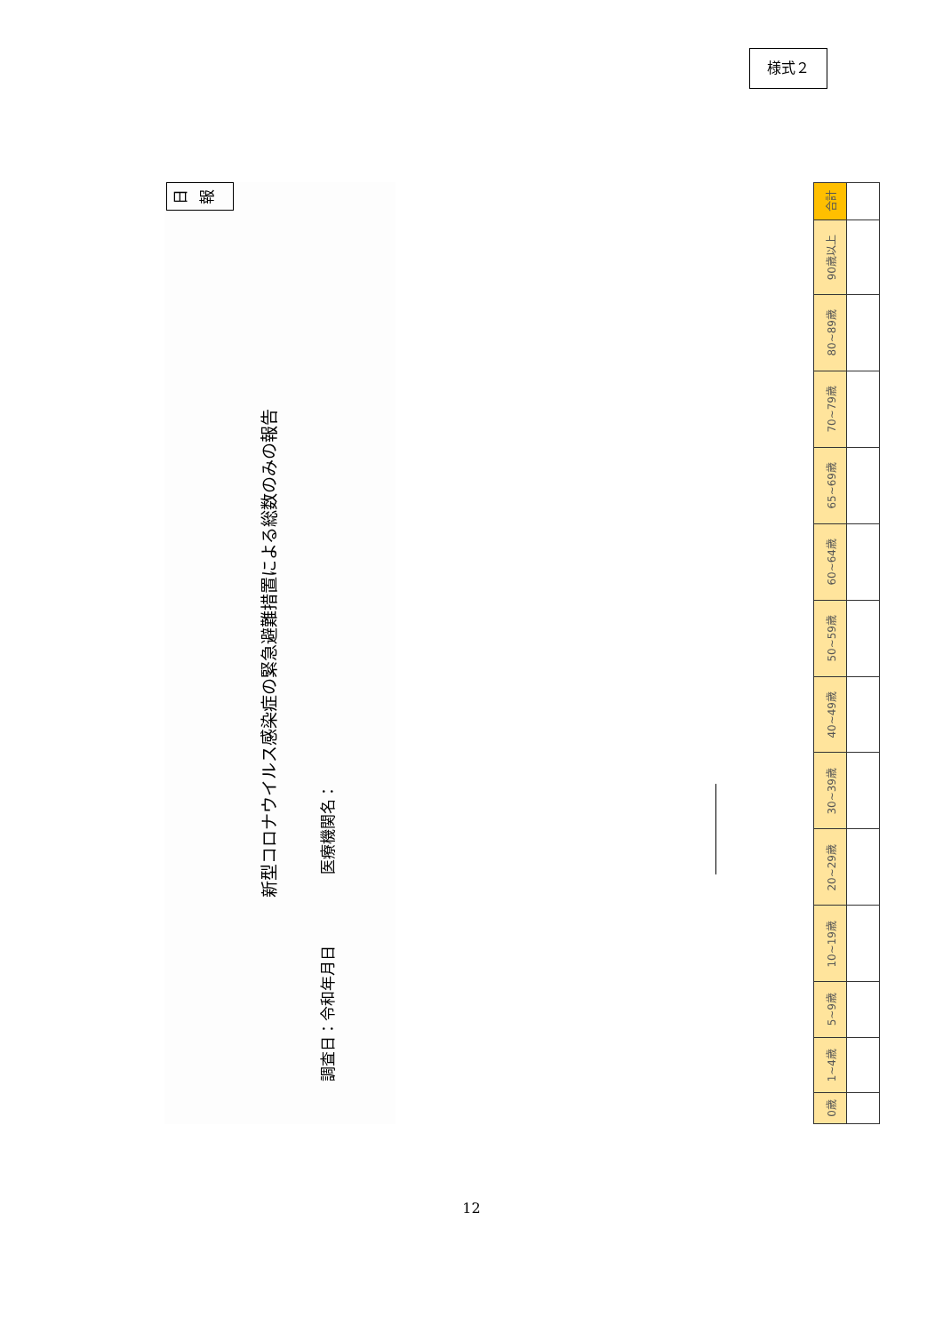様式２
日報
新型コロナウイルス感染症の緊急避難措置による総数のみの報告
調査日：令和 年 月 日
医療機関名：
| 0歳 | 1~4歳 | 5~9歳 | 10~19歳 | 20~29歳 | 30~39歳 | 40~49歳 | 50~59歳 | 60~64歳 | 65~69歳 | 70~79歳 | 80~89歳 | 90歳以上 | 合計 |
12